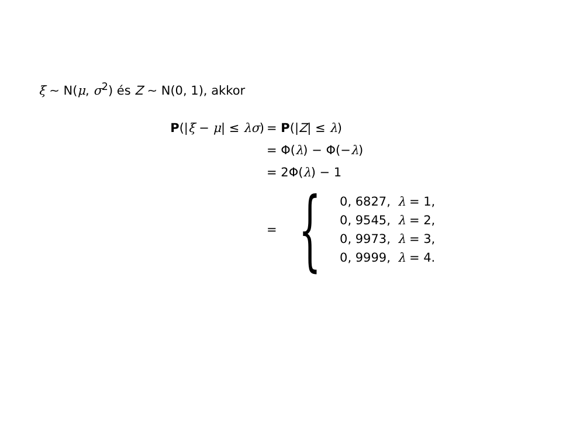ξ ∼ N(μ, σ<sup>2</sup>) és Z ∼ N(0, 1), akkor
P(|ξ − μ| ≤ λσ) = P(|Z| ≤ λ)
= Φ(λ) − Φ(−λ)
= 2Φ(λ) − 1
=
{
| 0, 6827, | λ = 1, |
| 0, 9545, | λ = 2, |
| 0, 9973, | λ = 3, |
| 0, 9999, | λ = 4. |